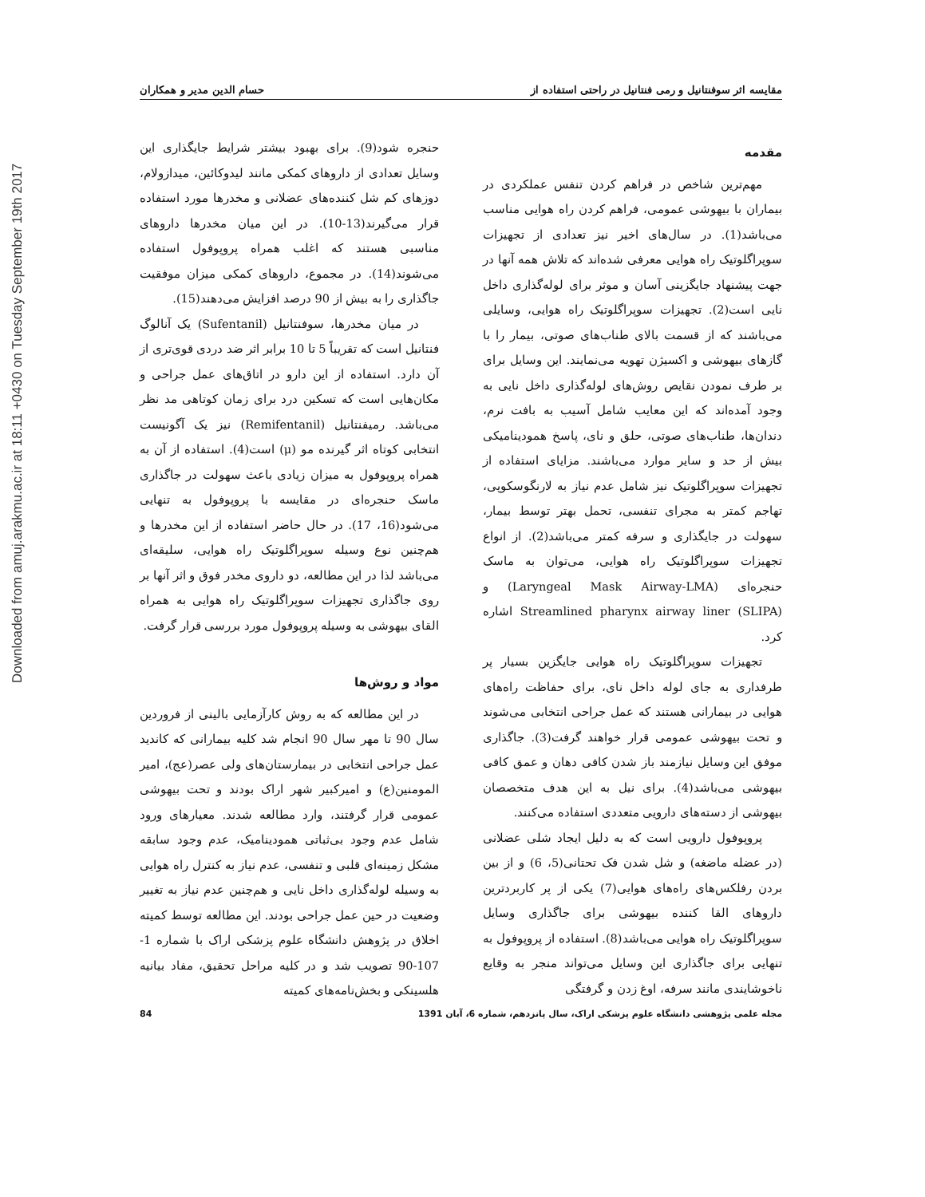Downloaded from amuj.arakmu.ac.ir at 18:11 +0430 on Tuesday September 19th 2017
مقایسه اثر سوفنتانیل و رمی فنتانیل در راحتی استفاده از حسام الدین مدیر و همکاران
مقدمه
مهم‌ترین شاخص در فراهم کردن تنفس عملکردی در بیماران با بیهوشی عمومی، فراهم کردن راه هوایی مناسب می‌باشد(1). در سال‌های اخیر نیز تعدادی از تجهیزات سوپراگلوتیک راه هوایی معرفی شده‌اند که تلاش همه آنها در جهت پیشنهاد جایگزینی آسان و موثر برای لوله‌گذاری داخل نایی است(2). تجهیزات سوپراگلوتیک راه هوایی، وسایلی می‌باشند که از قسمت بالای طناب‌های صوتی، بیمار را با گازهای بیهوشی و اکسیژن تهویه می‌نمایند. این وسایل برای بر طرف نمودن نقایص روش‌های لوله‌گذاری داخل نایی به وجود آمده‌اند که این معایب شامل آسیب به بافت نرم، دندان‌ها، طناب‌های صوتی، حلق و نای، پاسخ همودینامیکی بیش از حد و سایر موارد می‌باشند. مزایای استفاده از تجهیزات سوپراگلوتیک نیز شامل عدم نیاز به لارنگوسکوپی، تهاجم کمتر به مجرای تنفسی، تحمل بهتر توسط بیمار، سهولت در جایگذاری و سرفه کمتر می‌باشد(2). از انواع تجهیزات سوپراگلوتیک راه هوایی، می‌توان به ماسک حنجره‌ای (Laryngeal Mask Airway-LMA) و Streamlined pharynx airway liner (SLIPA) اشاره کرد.
تجهیزات سوپراگلوتیک راه هوایی جایگزین بسیار پر طرفداری به جای لوله داخل نای، برای حفاظت راه‌های هوایی در بیمارانی هستند که عمل جراحی انتخابی می‌شوند و تحت بیهوشی عمومی قرار خواهند گرفت(3). جاگذاری موفق این وسایل نیازمند باز شدن کافی دهان و عمق کافی بیهوشی می‌باشد(4). برای نیل به این هدف متخصصان بیهوشی از دسته‌های دارویی متعددی استفاده می‌کنند.
پروپوفول دارویی است که به دلیل ایجاد شلی عضلانی (در عضله ماضغه) و شل شدن فک تحتانی(5، 6) و از بین بردن رفلکس‌های راه‌های هوایی(7) یکی از پر کاربردترین داروهای القا کننده بیهوشی برای جاگذاری وسایل سوپراگلوتیک راه هوایی می‌باشد(8). استفاده از پروپوفول به تنهایی برای جاگذاری این وسایل می‌تواند منجر به وقایع ناخوشایندی مانند سرفه، اوغ زدن و گرفتگی
حنجره شود(9). برای بهبود بیشتر شرایط جایگذاری این وسایل تعدادی از داروهای کمکی مانند لیدوکائین، میدازولام، دوزهای کم شل کننده‌های عضلانی و مخدرها مورد استفاده قرار می‌گیرند(13-10). در این میان مخدرها داروهای مناسبی هستند که اغلب همراه پروپوفول استفاده می‌شوند(14). در مجموع، داروهای کمکی میزان موفقیت جاگذاری را به بیش از 90 درصد افزایش می‌دهند(15).
در میان مخدرها، سوفنتانیل (Sufentanil) یک آنالوگ فنتانیل است که تقریباً 5 تا 10 برابر اثر ضد دردی قوی‌تری از آن دارد. استفاده از این دارو در اتاق‌های عمل جراحی و مکان‌هایی است که تسکین درد برای زمان کوتاهی مد نظر می‌باشد. رمیفنتانیل (Remifentanil) نیز یک آگونیست انتخابی کوتاه اثر گیرنده مو (μ) است(4). استفاده از آن به همراه پروپوفول به میزان زیادی باعث سهولت در جاگذاری ماسک حنجره‌ای در مقایسه با پروپوفول به تنهایی می‌شود(16، 17). در حال حاضر استفاده از این مخدرها و هم‌چنین نوع وسیله سوپراگلوتیک راه هوایی، سلیقه‌ای می‌باشد لذا در این مطالعه، دو داروی مخدر فوق و اثر آنها بر روی جاگذاری تجهیزات سوپراگلوتیک راه هوایی به همراه القای بیهوشی به وسیله پروپوفول مورد بررسی قرار گرفت.
مواد و روش‌ها
در این مطالعه که به روش کارآزمایی بالینی از فروردین سال 90 تا مهر سال 90 انجام شد کلیه بیمارانی که کاندید عمل جراحی انتخابی در بیمارستان‌های ولی عصر(عج)، امیر المومنین(ع) و امیرکبیر شهر اراک بودند و تحت بیهوشی عمومی قرار گرفتند، وارد مطالعه شدند. معیارهای ورود شامل عدم وجود بی‌ثباتی همودینامیک، عدم وجود سابقه مشکل زمینه‌ای قلبی و تنفسی، عدم نیاز به کنترل راه هوایی به وسیله لوله‌گذاری داخل نایی و هم‌چنین عدم نیاز به تغییر وضعیت در حین عمل جراحی بودند. این مطالعه توسط کمیته اخلاق در پژوهش دانشگاه علوم پزشکی اراک با شماره 1-107-90 تصویب شد و در کلیه مراحل تحقیق، مفاد بیانیه هلسینکی و بخش‌نامه‌های کمیته
مجله علمی پژوهشی دانشگاه علوم پزشکی اراک، سال پانزدهم، شماره 6، آبان 1391 84